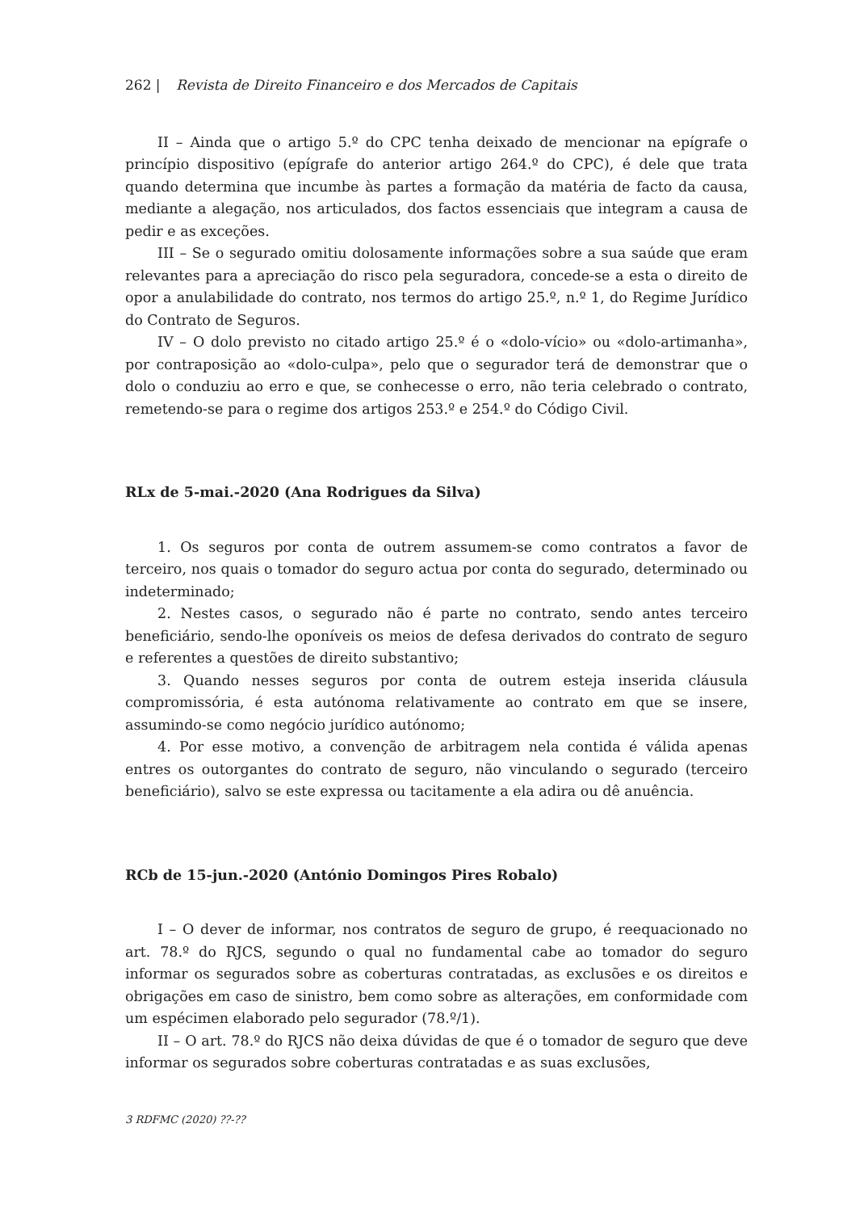262 | Revista de Direito Financeiro e dos Mercados de Capitais
II – Ainda que o artigo 5.º do CPC tenha deixado de mencionar na epígrafe o princípio dispositivo (epígrafe do anterior artigo 264.º do CPC), é dele que trata quando determina que incumbe às partes a formação da matéria de facto da causa, mediante a alegação, nos articulados, dos factos essenciais que integram a causa de pedir e as exceções.
III – Se o segurado omitiu dolosamente informações sobre a sua saúde que eram relevantes para a apreciação do risco pela seguradora, concede-se a esta o direito de opor a anulabilidade do contrato, nos termos do artigo 25.º, n.º 1, do Regime Jurídico do Contrato de Seguros.
IV – O dolo previsto no citado artigo 25.º é o «dolo-vício» ou «dolo-artimanha», por contraposição ao «dolo-culpa», pelo que o segurador terá de demonstrar que o dolo o conduziu ao erro e que, se conhecesse o erro, não teria celebrado o contrato, remetendo-se para o regime dos artigos 253.º e 254.º do Código Civil.
RLx de 5-mai.-2020 (Ana Rodrigues da Silva)
1. Os seguros por conta de outrem assumem-se como contratos a favor de terceiro, nos quais o tomador do seguro actua por conta do segurado, determinado ou indeterminado;
2. Nestes casos, o segurado não é parte no contrato, sendo antes terceiro beneficiário, sendo-lhe oponíveis os meios de defesa derivados do contrato de seguro e referentes a questões de direito substantivo;
3. Quando nesses seguros por conta de outrem esteja inserida cláusula compromissória, é esta autónoma relativamente ao contrato em que se insere, assumindo-se como negócio jurídico autónomo;
4. Por esse motivo, a convenção de arbitragem nela contida é válida apenas entres os outorgantes do contrato de seguro, não vinculando o segurado (terceiro beneficiário), salvo se este expressa ou tacitamente a ela adira ou dê anuência.
RCb de 15-jun.-2020 (António Domingos Pires Robalo)
I – O dever de informar, nos contratos de seguro de grupo, é reequacionado no art. 78.º do RJCS, segundo o qual no fundamental cabe ao tomador do seguro informar os segurados sobre as coberturas contratadas, as exclusões e os direitos e obrigações em caso de sinistro, bem como sobre as alterações, em conformidade com um espécimen elaborado pelo segurador (78.º/1).
II – O art. 78.º do RJCS não deixa dúvidas de que é o tomador de seguro que deve informar os segurados sobre coberturas contratadas e as suas exclusões,
3 RDFMC (2020) ??-??